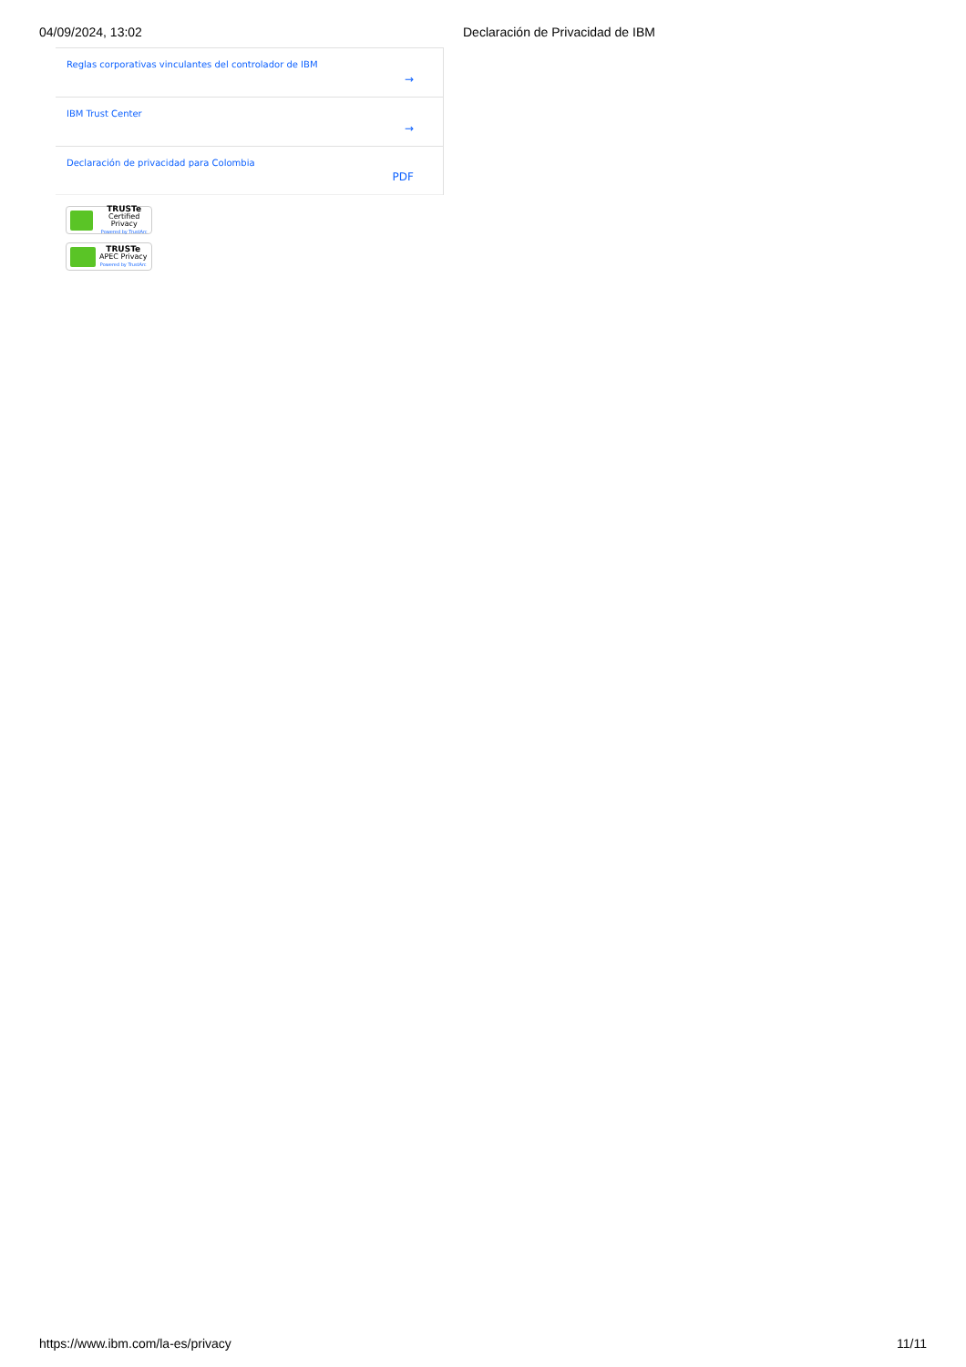04/09/2024, 13:02 Declaración de Privacidad de IBM
Reglas corporativas vinculantes del controlador de IBM
→
IBM Trust Center
→
Declaración de privacidad para Colombia
PDF
TRUSTe
Certified Privacy
Powered by TrustArc
TRUSTe
APEC Privacy
Powered by TrustArc
https://www.ibm.com/la-es/privacy 11/11